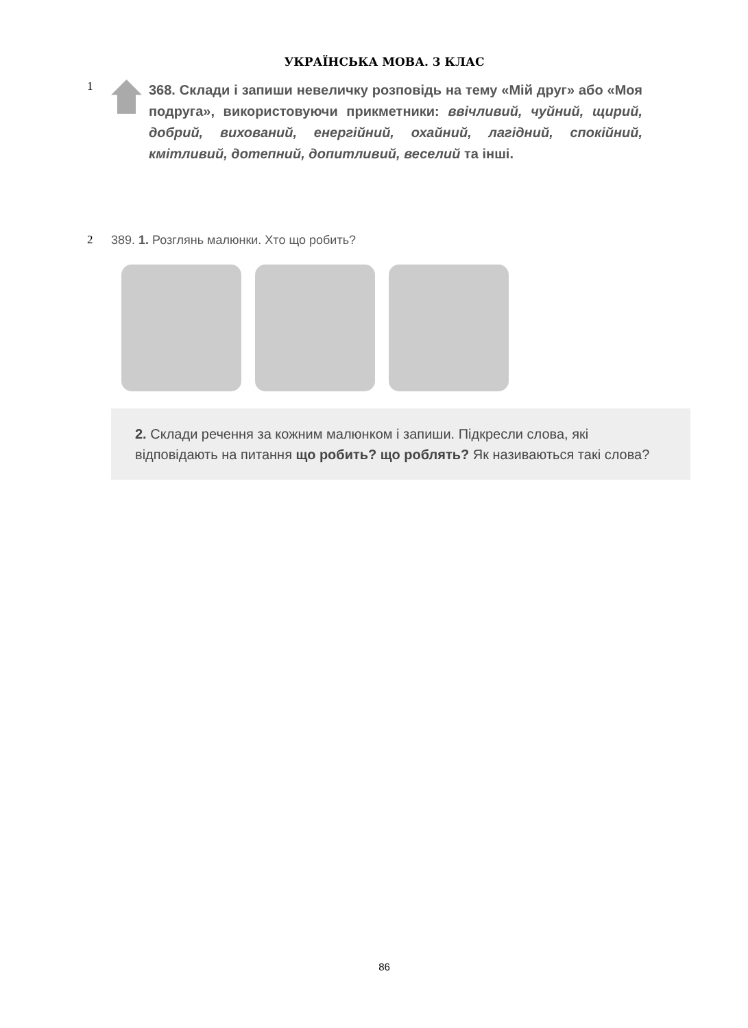УКРАЇНСЬКА МОВА. 3 КЛАС
1
368. Склади і запиши невеличку розповідь на тему «Мій друг» або «Моя подруга», використовуючи прикметники: ввічливий, чуйний, щирий, добрий, вихований, енергійний, охайний, лагідний, спокійний, кмітливий, дотепний, допитливий, веселий та інші.
2 389. 1. Розглянь малюнки. Хто що робить?
2. Склади речення за кожним малюнком і запиши. Підкресли слова, які відповідають на питання що робить? що роблять? Як називаються такі слова?
86